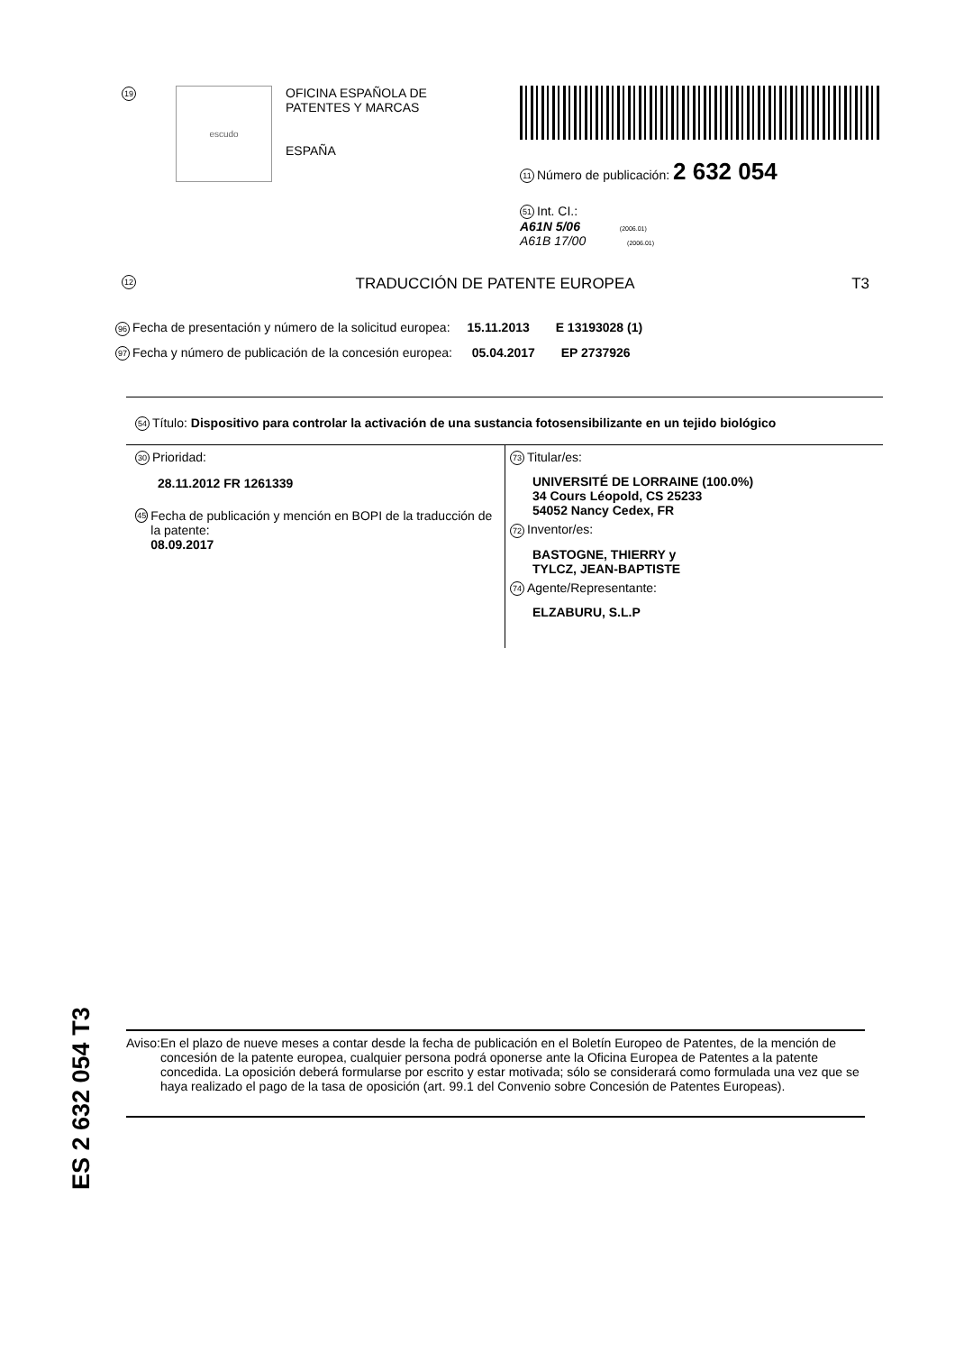19
escudo
OFICINA ESPAÑOLA DE
PATENTES Y MARCAS
ESPAÑA
11 Número de publicación: 2 632 054
51 Int. CI.:
A61N 5/06 (2006.01)
A61B 17/00 (2006.01)
12 TRADUCCIÓN DE PATENTE EUROPEA T3
96 Fecha de presentación y número de la solicitud europea: 15.11.2013 E 13193028 (1)
97 Fecha y número de publicación de la concesión europea: 05.04.2017 EP 2737926
54 Título: Dispositivo para controlar la activación de una sustancia fotosensibilizante en un tejido biológico
30 Prioridad:
28.11.2012 FR 1261339
45
Fecha de publicación y mención en BOPI de la traducción de la patente:
08.09.2017
73 Titular/es:
UNIVERSITÉ DE LORRAINE (100.0%)
34 Cours Léopold, CS 25233
54052 Nancy Cedex, FR
72 Inventor/es:
BASTOGNE, THIERRY y
TYLCZ, JEAN-BAPTISTE
74 Agente/Representante:
ELZABURU, S.L.P
ES 2 632 054 T3
Aviso: En el plazo de nueve meses a contar desde la fecha de publicación en el Boletín Europeo de Patentes, de la mención de concesión de la patente europea, cualquier persona podrá oponerse ante la Oficina Europea de Patentes a la patente concedida. La oposición deberá formularse por escrito y estar motivada; sólo se considerará como formulada una vez que se haya realizado el pago de la tasa de oposición (art. 99.1 del Convenio sobre Concesión de Patentes Europeas).